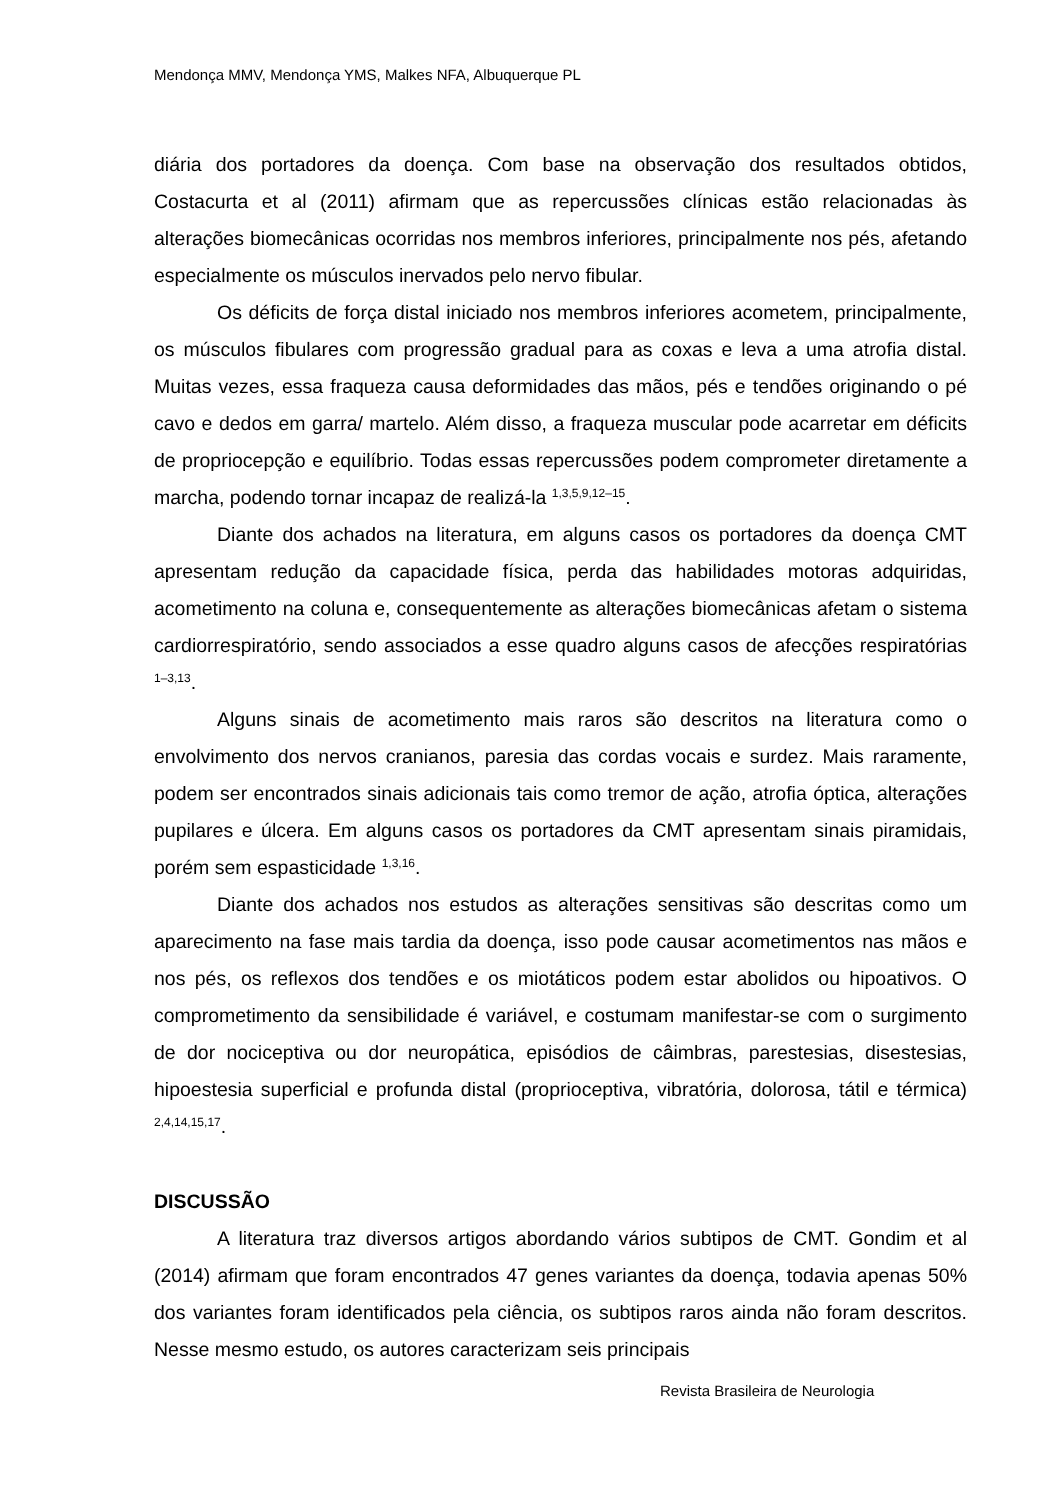Mendonça MMV, Mendonça YMS, Malkes NFA, Albuquerque PL
diária dos portadores da doença. Com base na observação dos resultados obtidos, Costacurta et al (2011) afirmam que as repercussões clínicas estão relacionadas às alterações biomecânicas ocorridas nos membros inferiores, principalmente nos pés, afetando especialmente os músculos inervados pelo nervo fibular.
Os déficits de força distal iniciado nos membros inferiores acometem, principalmente, os músculos fibulares com progressão gradual para as coxas e leva a uma atrofia distal. Muitas vezes, essa fraqueza causa deformidades das mãos, pés e tendões originando o pé cavo e dedos em garra/ martelo. Além disso, a fraqueza muscular pode acarretar em déficits de propriocepção e equilíbrio. Todas essas repercussões podem comprometer diretamente a marcha, podendo tornar incapaz de realizá-la <sup>1,3,5,9,12–15</sup>.
Diante dos achados na literatura, em alguns casos os portadores da doença CMT apresentam redução da capacidade física, perda das habilidades motoras adquiridas, acometimento na coluna e, consequentemente as alterações biomecânicas afetam o sistema cardiorrespiratório, sendo associados a esse quadro alguns casos de afecções respiratórias <sup>1–3,13</sup>.
Alguns sinais de acometimento mais raros são descritos na literatura como o envolvimento dos nervos cranianos, paresia das cordas vocais e surdez. Mais raramente, podem ser encontrados sinais adicionais tais como tremor de ação, atrofia óptica, alterações pupilares e úlcera. Em alguns casos os portadores da CMT apresentam sinais piramidais, porém sem espasticidade <sup>1,3,16</sup>.
Diante dos achados nos estudos as alterações sensitivas são descritas como um aparecimento na fase mais tardia da doença, isso pode causar acometimentos nas mãos e nos pés, os reflexos dos tendões e os miotáticos podem estar abolidos ou hipoativos. O comprometimento da sensibilidade é variável, e costumam manifestar-se com o surgimento de dor nociceptiva ou dor neuropática, episódios de câimbras, parestesias, disestesias, hipoestesia superficial e profunda distal (proprioceptiva, vibratória, dolorosa, tátil e térmica) <sup>2,4,14,15,17</sup>.
DISCUSSÃO
A literatura traz diversos artigos abordando vários subtipos de CMT. Gondim et al (2014) afirmam que foram encontrados 47 genes variantes da doença, todavia apenas 50% dos variantes foram identificados pela ciência, os subtipos raros ainda não foram descritos. Nesse mesmo estudo, os autores caracterizam seis principais
Revista Brasileira de Neurologia